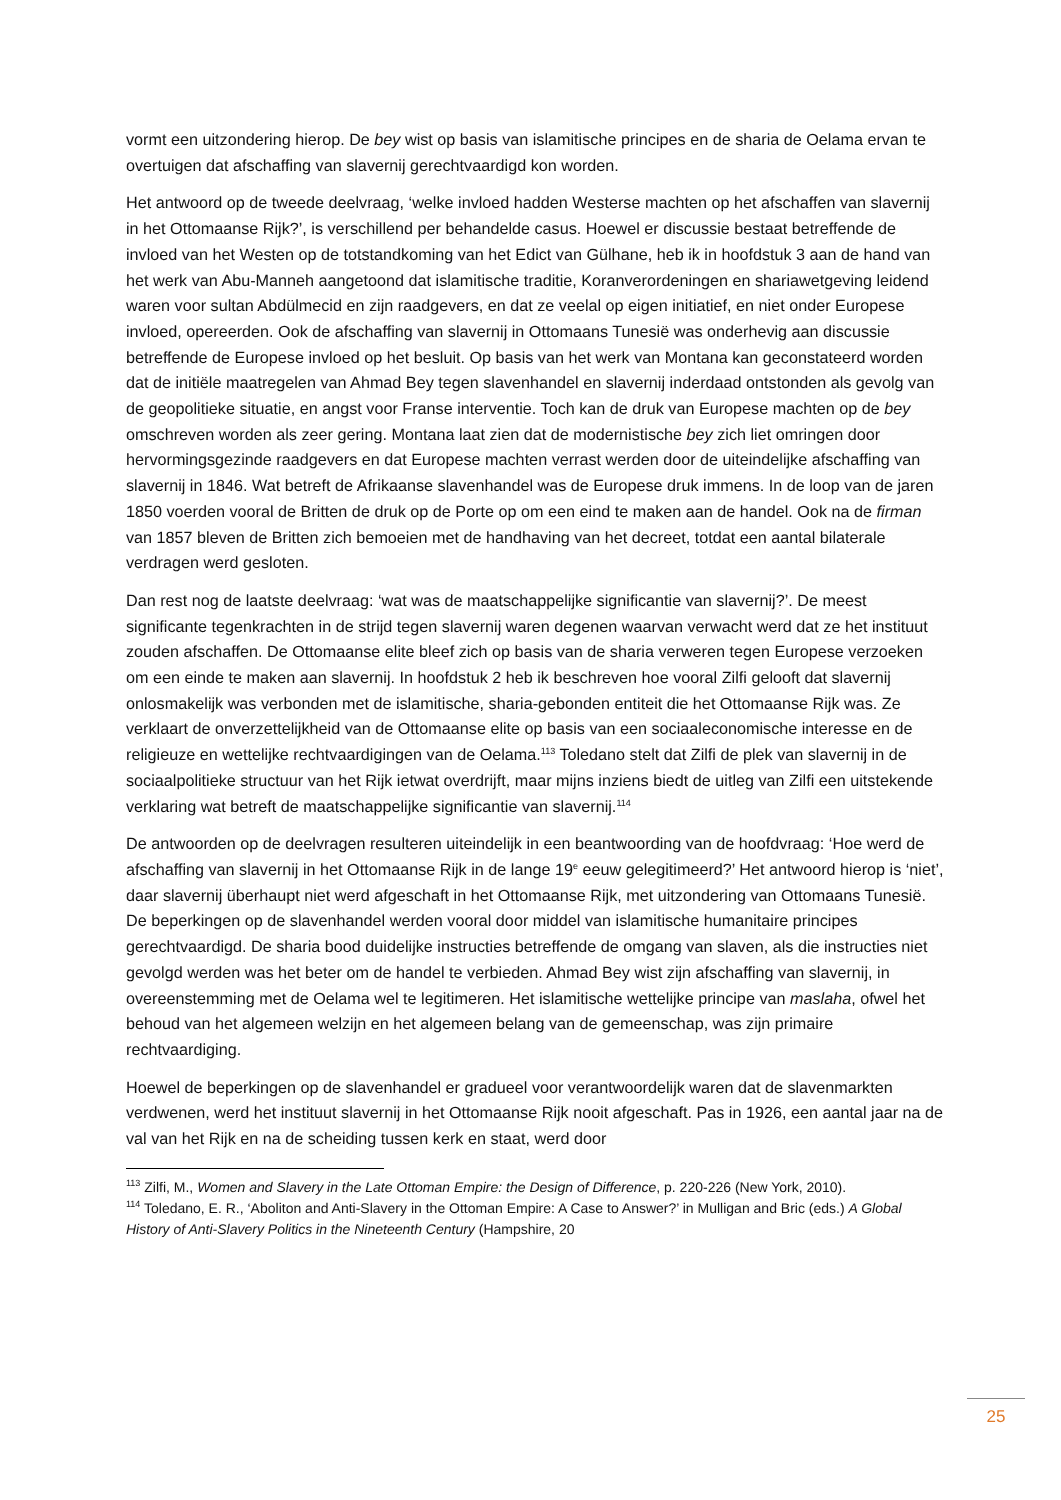vormt een uitzondering hierop. De bey wist op basis van islamitische principes en de sharia de Oelama ervan te overtuigen dat afschaffing van slavernij gerechtvaardigd kon worden.
Het antwoord op de tweede deelvraag, ‘welke invloed hadden Westerse machten op het afschaffen van slavernij in het Ottomaanse Rijk?’, is verschillend per behandelde casus. Hoewel er discussie bestaat betreffende de invloed van het Westen op de totstandkoming van het Edict van Gülhane, heb ik in hoofdstuk 3 aan de hand van het werk van Abu-Manneh aangetoond dat islamitische traditie, Koranverordeningen en shariawetgeving leidend waren voor sultan Abdülmecid en zijn raadgevers, en dat ze veelal op eigen initiatief, en niet onder Europese invloed, opereerden. Ook de afschaffing van slavernij in Ottomaans Tunesië was onderhevig aan discussie betreffende de Europese invloed op het besluit. Op basis van het werk van Montana kan geconstateerd worden dat de initiële maatregelen van Ahmad Bey tegen slavenhandel en slavernij inderdaad ontstonden als gevolg van de geopolitieke situatie, en angst voor Franse interventie. Toch kan de druk van Europese machten op de bey omschreven worden als zeer gering. Montana laat zien dat de modernistische bey zich liet omringen door hervormingsgezinde raadgevers en dat Europese machten verrast werden door de uiteindelijke afschaffing van slavernij in 1846. Wat betreft de Afrikaanse slavenhandel was de Europese druk immens. In de loop van de jaren 1850 voerden vooral de Britten de druk op de Porte op om een eind te maken aan de handel. Ook na de firman van 1857 bleven de Britten zich bemoeien met de handhaving van het decreet, totdat een aantal bilaterale verdragen werd gesloten.
Dan rest nog de laatste deelvraag: ‘wat was de maatschappelijke significantie van slavernij?’. De meest significante tegenkrachten in de strijd tegen slavernij waren degenen waarvan verwacht werd dat ze het instituut zouden afschaffen. De Ottomaanse elite bleef zich op basis van de sharia verweren tegen Europese verzoeken om een einde te maken aan slavernij. In hoofdstuk 2 heb ik beschreven hoe vooral Zilfi gelooft dat slavernij onlosmakelijk was verbonden met de islamitische, sharia-gebonden entiteit die het Ottomaanse Rijk was. Ze verklaart de onverzettelijkheid van de Ottomaanse elite op basis van een sociaaleconomische interesse en de religieuze en wettelijke rechtvaardigingen van de Oelama.<sup>113</sup> Toledano stelt dat Zilfi de plek van slavernij in de sociaalpolitieke structuur van het Rijk ietwat overdrijft, maar mijns inziens biedt de uitleg van Zilfi een uitstekende verklaring wat betreft de maatschappelijke significantie van slavernij.<sup>114</sup>
De antwoorden op de deelvragen resulteren uiteindelijk in een beantwoording van de hoofdvraag: ‘Hoe werd de afschaffing van slavernij in het Ottomaanse Rijk in de lange 19<sup>e</sup> eeuw gelegitimeerd?’ Het antwoord hierop is ‘niet’, daar slavernij überhaupt niet werd afgeschaft in het Ottomaanse Rijk, met uitzondering van Ottomaans Tunesië. De beperkingen op de slavenhandel werden vooral door middel van islamitische humanitaire principes gerechtvaardigd. De sharia bood duidelijke instructies betreffende de omgang van slaven, als die instructies niet gevolgd werden was het beter om de handel te verbieden. Ahmad Bey wist zijn afschaffing van slavernij, in overeenstemming met de Oelama wel te legitimeren. Het islamitische wettelijke principe van maslaha, ofwel het behoud van het algemeen welzijn en het algemeen belang van de gemeenschap, was zijn primaire rechtvaardiging.
Hoewel de beperkingen op de slavenhandel er gradueel voor verantwoordelijk waren dat de slavenmarkten verdwenen, werd het instituut slavernij in het Ottomaanse Rijk nooit afgeschaft. Pas in 1926, een aantal jaar na de val van het Rijk en na de scheiding tussen kerk en staat, werd door
<sup>113</sup> Zilfi, M., Women and Slavery in the Late Ottoman Empire: the Design of Difference, p. 220-226 (New York, 2010).
<sup>114</sup> Toledano, E. R., ‘Aboliton and Anti-Slavery in the Ottoman Empire: A Case to Answer?’ in Mulligan and Bric (eds.) A Global History of Anti-Slavery Politics in the Nineteenth Century (Hampshire, 20
25